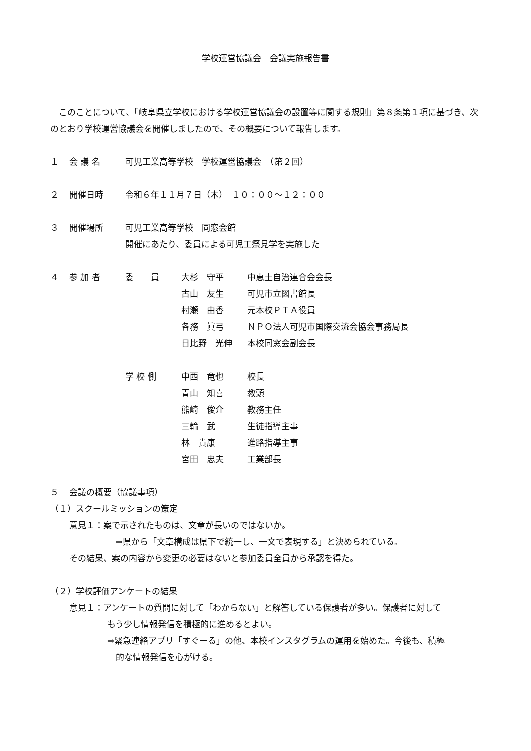学校運営協議会　会議実施報告書
　このことについて、「岐阜県立学校における学校運営協議会の設置等に関する規則」第８条第１項に基づき、次のとおり学校運営協議会を開催しましたので、その概要について報告します。
１ 会 議 名 可児工業高等学校　学校運営協議会　（第２回）
２ 開催日時 令和６年１１月７日（木）　１０：００～１２：００
３ 開催場所 可児工業高等学校　同窓会館
開催にあたり、委員による可児工祭見学を実施した
４ 参 加 者 委　　員 大杉　守平 中恵土自治連合会会長
古山　友生 可児市立図書館長
村瀬　由香 元本校ＰＴＡ役員
各務　眞弓 ＮＰＯ法人可児市国際交流会協会事務局長
日比野　光伸 本校同窓会副会長
学 校 側 中西　竜也 校長
青山　知喜 教頭
熊崎　俊介 教務主任
三輪　武 生徒指導主事
林　貴康 進路指導主事
宮田　忠夫 工業部長
５ 会議の概要（協議事項）
（１）スクールミッションの策定
意見１：案で示されたものは、文章が長いのではないか。
⇒県から「文章構成は県下で統一し、一文で表現する」と決められている。
その結果、案の内容から変更の必要はないと参加委員全員から承認を得た。
（２）学校評価アンケートの結果
意見１：アンケートの質問に対して「わからない」と解答している保護者が多い。保護者に対して
もう少し情報発信を積極的に進めるとよい。
⇒緊急連絡アプリ「すぐーる」の他、本校インスタグラムの運用を始めた。今後も、積極
的な情報発信を心がける。